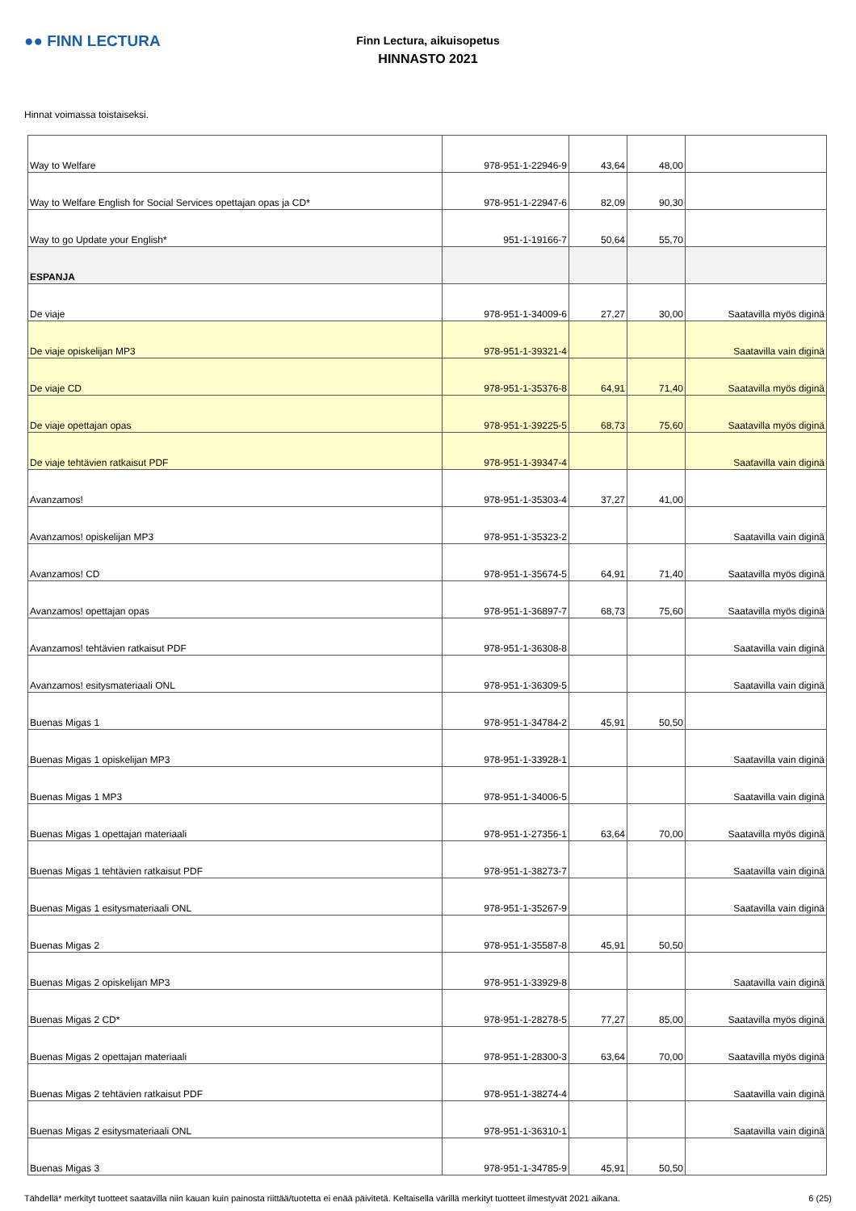●● FINN LECTURA
Finn Lectura, aikuisopetus
HINNASTO 2021
Hinnat voimassa toistaiseksi.
| Way to Welfare | 978-951-1-22946-9 | 43,64 | 48,00 | |
| Way to Welfare English for Social Services opettajan opas ja CD* | 978-951-1-22947-6 | 82,09 | 90,30 | |
| Way to go Update your English* | 951-1-19166-7 | 50,64 | 55,70 | |
| ESPANJA | | | | |
| De viaje | 978-951-1-34009-6 | 27,27 | 30,00 | Saatavilla myös diginä |
| De viaje opiskelijan MP3 | 978-951-1-39321-4 | | | Saatavilla vain diginä |
| De viaje CD | 978-951-1-35376-8 | 64,91 | 71,40 | Saatavilla myös diginä |
| De viaje opettajan opas | 978-951-1-39225-5 | 68,73 | 75,60 | Saatavilla myös diginä |
| De viaje tehtävien ratkaisut PDF | 978-951-1-39347-4 | | | Saatavilla vain diginä |
| Avanzamos! | 978-951-1-35303-4 | 37,27 | 41,00 | |
| Avanzamos! opiskelijan MP3 | 978-951-1-35323-2 | | | Saatavilla vain diginä |
| Avanzamos! CD | 978-951-1-35674-5 | 64,91 | 71,40 | Saatavilla myös diginä |
| Avanzamos! opettajan opas | 978-951-1-36897-7 | 68,73 | 75,60 | Saatavilla myös diginä |
| Avanzamos! tehtävien ratkaisut PDF | 978-951-1-36308-8 | | | Saatavilla vain diginä |
| Avanzamos! esitysmateriaali ONL | 978-951-1-36309-5 | | | Saatavilla vain diginä |
| Buenas Migas 1 | 978-951-1-34784-2 | 45,91 | 50,50 | |
| Buenas Migas 1 opiskelijan MP3 | 978-951-1-33928-1 | | | Saatavilla vain diginä |
| Buenas Migas 1 MP3 | 978-951-1-34006-5 | | | Saatavilla vain diginä |
| Buenas Migas 1 opettajan materiaali | 978-951-1-27356-1 | 63,64 | 70,00 | Saatavilla myös diginä |
| Buenas Migas 1 tehtävien ratkaisut PDF | 978-951-1-38273-7 | | | Saatavilla vain diginä |
| Buenas Migas 1 esitysmateriaali ONL | 978-951-1-35267-9 | | | Saatavilla vain diginä |
| Buenas Migas 2 | 978-951-1-35587-8 | 45,91 | 50,50 | |
| Buenas Migas 2 opiskelijan MP3 | 978-951-1-33929-8 | | | Saatavilla vain diginä |
| Buenas Migas 2 CD* | 978-951-1-28278-5 | 77,27 | 85,00 | Saatavilla myös diginä |
| Buenas Migas 2 opettajan materiaali | 978-951-1-28300-3 | 63,64 | 70,00 | Saatavilla myös diginä |
| Buenas Migas 2 tehtävien ratkaisut PDF | 978-951-1-38274-4 | | | Saatavilla vain diginä |
| Buenas Migas 2 esitysmateriaali ONL | 978-951-1-36310-1 | | | Saatavilla vain diginä |
| Buenas Migas 3 | 978-951-1-34785-9 | 45,91 | 50,50 | |
Tähdellä* merkityt tuotteet saatavilla niin kauan kuin painosta riittää/tuotetta ei enää päivitetä. Keltaisella värillä merkityt tuotteet ilmestyvät 2021 aikana. 6 (25)